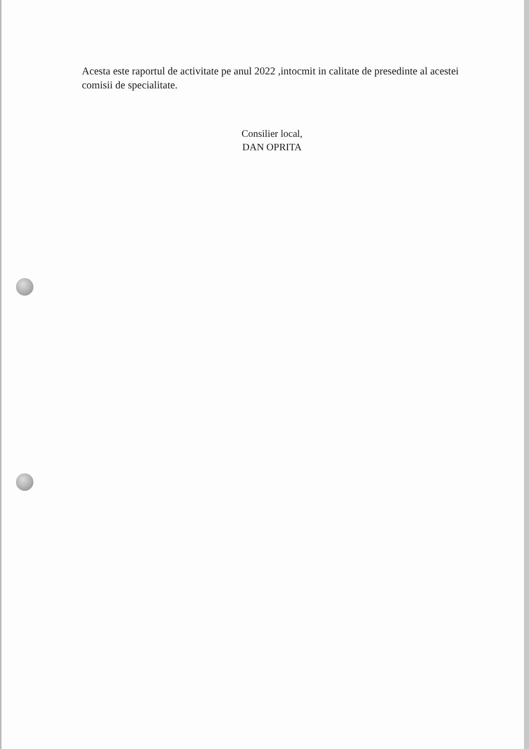Acesta este raportul de activitate pe anul 2022 ,intocmit in calitate de presedinte al acestei comisii de specialitate.
Consilier local,
DAN OPRITA